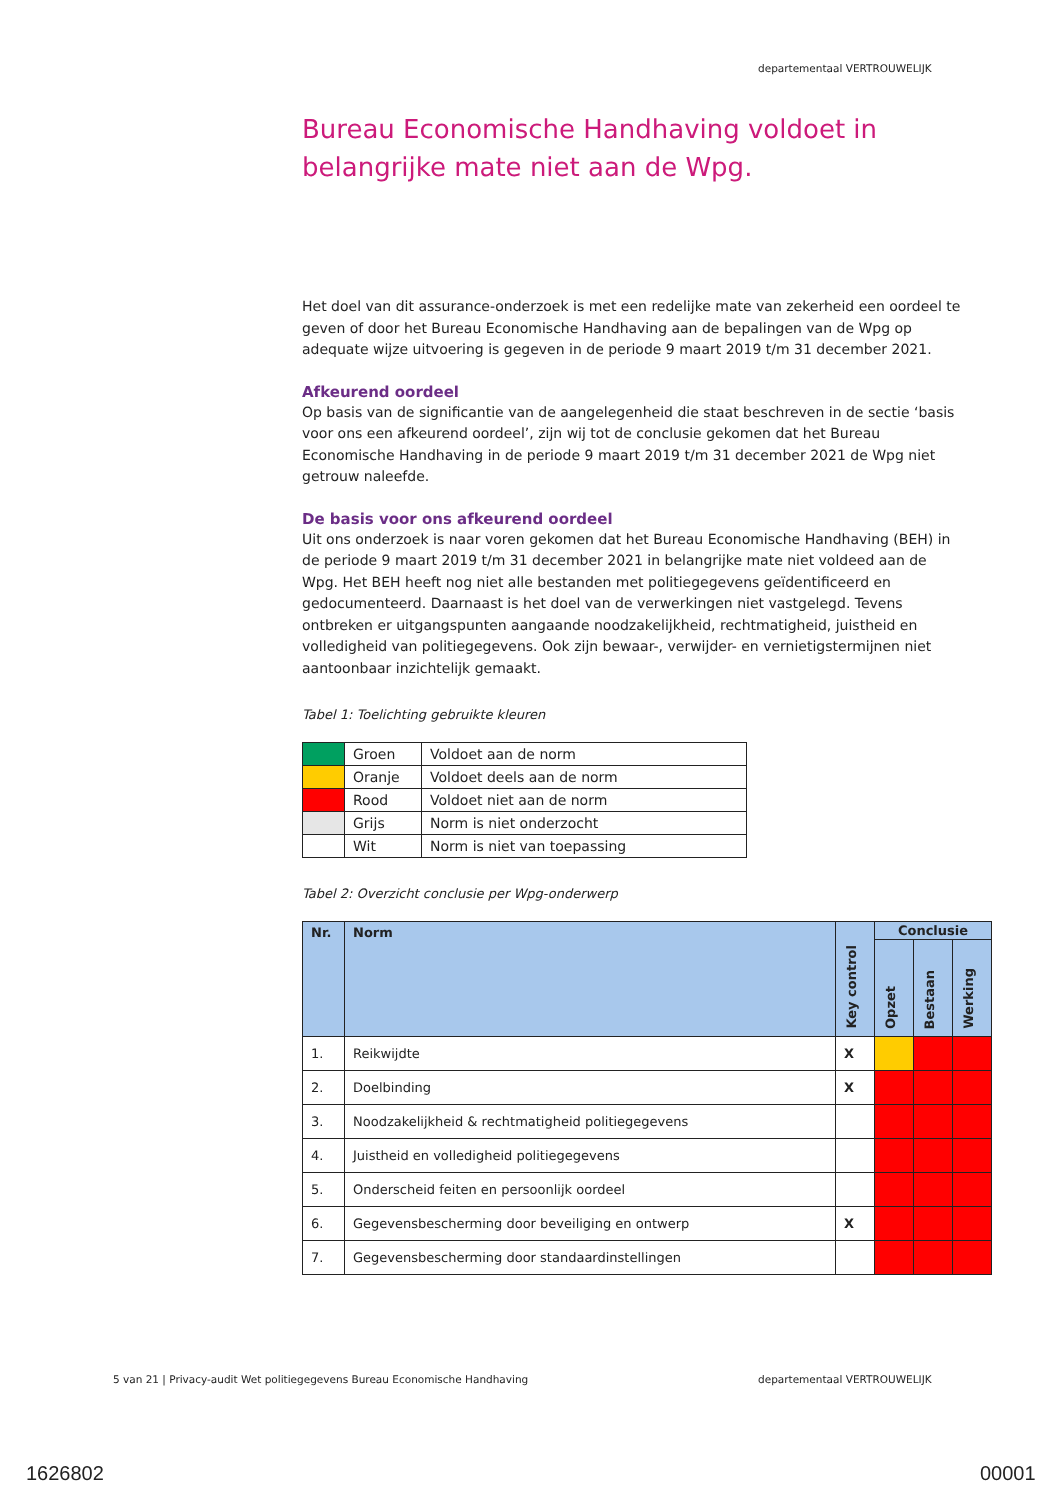departementaal VERTROUWELIJK
Bureau Economische Handhaving voldoet in belangrijke mate niet aan de Wpg.
Het doel van dit assurance-onderzoek is met een redelijke mate van zekerheid een oordeel te geven of door het Bureau Economische Handhaving aan de bepalingen van de Wpg op adequate wijze uitvoering is gegeven in de periode 9 maart 2019 t/m 31 december 2021.
Afkeurend oordeel
Op basis van de significantie van de aangelegenheid die staat beschreven in de sectie ‘basis voor ons een afkeurend oordeel’, zijn wij tot de conclusie gekomen dat het Bureau Economische Handhaving in de periode 9 maart 2019 t/m 31 december 2021 de Wpg niet getrouw naleefde.
De basis voor ons afkeurend oordeel
Uit ons onderzoek is naar voren gekomen dat het Bureau Economische Handhaving (BEH) in de periode 9 maart 2019 t/m 31 december 2021 in belangrijke mate niet voldeed aan de Wpg. Het BEH heeft nog niet alle bestanden met politiegegevens geïdentificeerd en gedocumenteerd. Daarnaast is het doel van de verwerkingen niet vastgelegd. Tevens ontbreken er uitgangspunten aangaande noodzakelijkheid, rechtmatigheid, juistheid en volledigheid van politiegegevens. Ook zijn bewaar-, verwijder- en vernietigstermijnen niet aantoonbaar inzichtelijk gemaakt.
Tabel 1: Toelichting gebruikte kleuren
| | Groen | Voldoet aan de norm |
| | Oranje | Voldoet deels aan de norm |
| | Rood | Voldoet niet aan de norm |
| | Grijs | Norm is niet onderzocht |
| | Wit | Norm is niet van toepassing |
Tabel 2: Overzicht conclusie per Wpg-onderwerp
| Nr. | Norm | Key control | Conclusie | | |
| --- | --- | --- | --- | --- | --- |
| | | | Opzet | Bestaan | Werking |
| 1. | Reikwijdte | X | | | |
| 2. | Doelbinding | X | | | |
| 3. | Noodzakelijkheid & rechtmatigheid politiegegevens | | | | |
| 4. | Juistheid en volledigheid politiegegevens | | | | |
| 5. | Onderscheid feiten en persoonlijk oordeel | | | | |
| 6. | Gegevensbescherming door beveiliging en ontwerp | X | | | |
| 7. | Gegevensbescherming door standaardinstellingen | | | | |
5 van 21 | Privacy-audit Wet politiegegevens Bureau Economische Handhaving
departementaal VERTROUWELIJK
1626802 00001